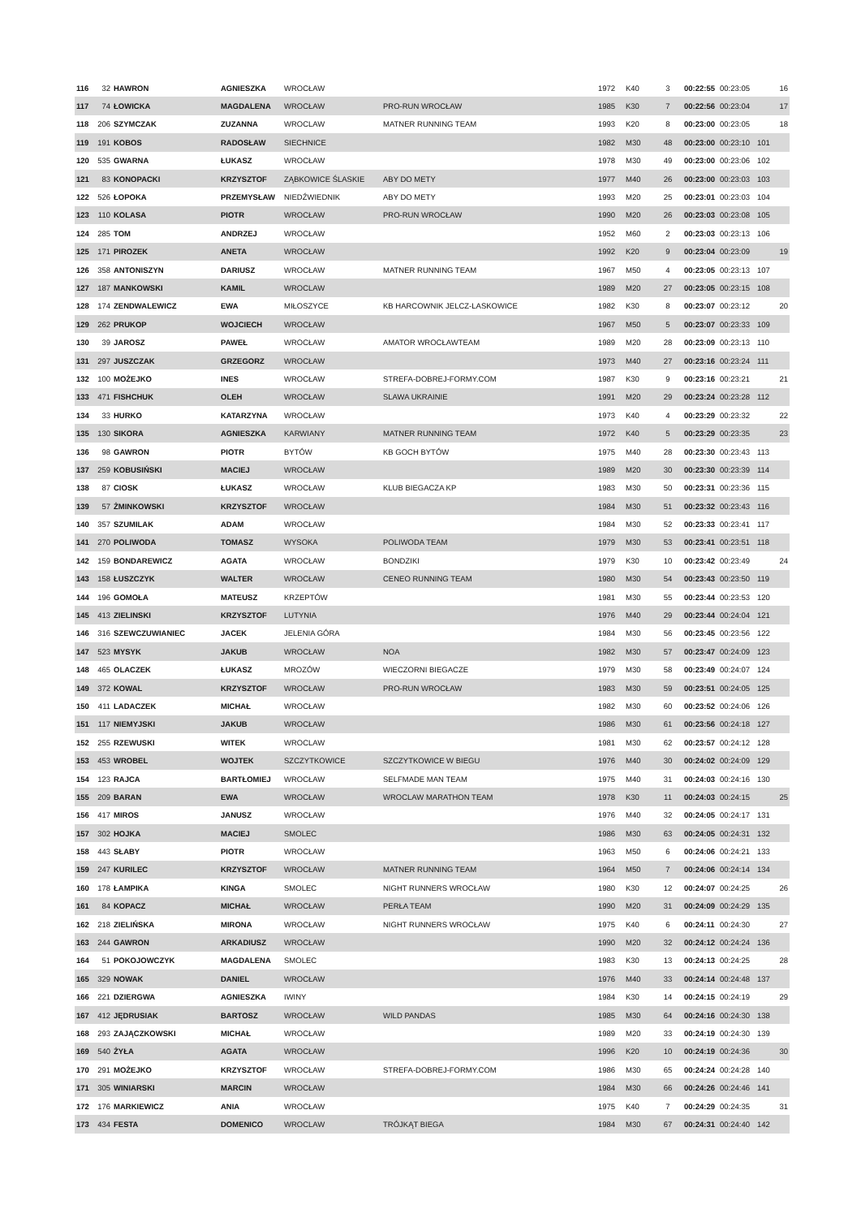| 116 | 32 | HAWRON | AGNIESZKA | WROCŁAW | | 1972 | K40 | 3 | 00:22:55 | 00:23:05 | | 16 |
| 117 | 74 | ŁOWICKA | MAGDALENA | WROCŁAW | PRO-RUN WROCŁAW | 1985 | K30 | 7 | 00:22:56 | 00:23:04 | | 17 |
| 118 | 206 | SZYMCZAK | ZUZANNA | WROCLAW | MATNER RUNNING TEAM | 1993 | K20 | 8 | 00:23:00 | 00:23:05 | | 18 |
| 119 | 191 | KOBOS | RADOSŁAW | SIECHNICE | | 1982 | M30 | 48 | 00:23:00 | 00:23:10 | 101 | |
| 120 | 535 | GWARNA | ŁUKASZ | WROCŁAW | | 1978 | M30 | 49 | 00:23:00 | 00:23:06 | 102 | |
| 121 | 83 | KONOPACKI | KRZYSZTOF | ZĄBKOWICE ŚLASKIE | ABY DO METY | 1977 | M40 | 26 | 00:23:00 | 00:23:03 | 103 | |
| 122 | 526 | ŁOPOKA | PRZEMYSŁAW | NIEDŹWIEDNIK | ABY DO METY | 1993 | M20 | 25 | 00:23:01 | 00:23:03 | 104 | |
| 123 | 110 | KOLASA | PIOTR | WROCŁAW | PRO-RUN WROCŁAW | 1990 | M20 | 26 | 00:23:03 | 00:23:08 | 105 | |
| 124 | 285 | TOM | ANDRZEJ | WROCŁAW | | 1952 | M60 | 2 | 00:23:03 | 00:23:13 | 106 | |
| 125 | 171 | PIROZEK | ANETA | WROCŁAW | | 1992 | K20 | 9 | 00:23:04 | 00:23:09 | | 19 |
| 126 | 358 | ANTONISZYN | DARIUSZ | WROCŁAW | MATNER RUNNING TEAM | 1967 | M50 | 4 | 00:23:05 | 00:23:13 | 107 | |
| 127 | 187 | MANKOWSKI | KAMIL | WROCLAW | | 1989 | M20 | 27 | 00:23:05 | 00:23:15 | 108 | |
| 128 | 174 | ZENDWALEWICZ | EWA | MIŁOSZYCE | KB HARCOWNIK JELCZ-LASKOWICE | 1982 | K30 | 8 | 00:23:07 | 00:23:12 | | 20 |
| 129 | 262 | PRUKOP | WOJCIECH | WROCŁAW | | 1967 | M50 | 5 | 00:23:07 | 00:23:33 | 109 | |
| 130 | 39 | JAROSZ | PAWEŁ | WROCŁAW | AMATOR WROCŁAWTEAM | 1989 | M20 | 28 | 00:23:09 | 00:23:13 | 110 | |
| 131 | 297 | JUSZCZAK | GRZEGORZ | WROCŁAW | | 1973 | M40 | 27 | 00:23:16 | 00:23:24 | 111 | |
| 132 | 100 | MOŻEJKO | INES | WROCŁAW | STREFA-DOBREJ-FORMY.COM | 1987 | K30 | 9 | 00:23:16 | 00:23:21 | | 21 |
| 133 | 471 | FISHCHUK | OLEH | WROCŁAW | SLAWA UKRAINIE | 1991 | M20 | 29 | 00:23:24 | 00:23:28 | 112 | |
| 134 | 33 | HURKO | KATARZYNA | WROCŁAW | | 1973 | K40 | 4 | 00:23:29 | 00:23:32 | | 22 |
| 135 | 130 | SIKORA | AGNIESZKA | KARWIANY | MATNER RUNNING TEAM | 1972 | K40 | 5 | 00:23:29 | 00:23:35 | | 23 |
| 136 | 98 | GAWRON | PIOTR | BYTÓW | KB GOCH BYTÓW | 1975 | M40 | 28 | 00:23:30 | 00:23:43 | 113 | |
| 137 | 259 | KOBUSIŃSKI | MACIEJ | WROCŁAW | | 1989 | M20 | 30 | 00:23:30 | 00:23:39 | 114 | |
| 138 | 87 | CIOSK | ŁUKASZ | WROCŁAW | KLUB BIEGACZA KP | 1983 | M30 | 50 | 00:23:31 | 00:23:36 | 115 | |
| 139 | 57 | ŻMINKOWSKI | KRZYSZTOF | WROCŁAW | | 1984 | M30 | 51 | 00:23:32 | 00:23:43 | 116 | |
| 140 | 357 | SZUMILAK | ADAM | WROCŁAW | | 1984 | M30 | 52 | 00:23:33 | 00:23:41 | 117 | |
| 141 | 270 | POLIWODA | TOMASZ | WYSOKA | POLIWODA TEAM | 1979 | M30 | 53 | 00:23:41 | 00:23:51 | 118 | |
| 142 | 159 | BONDAREWICZ | AGATA | WROCŁAW | BONDZIKI | 1979 | K30 | 10 | 00:23:42 | 00:23:49 | | 24 |
| 143 | 158 | ŁUSZCZYK | WALTER | WROCŁAW | CENEO RUNNING TEAM | 1980 | M30 | 54 | 00:23:43 | 00:23:50 | 119 | |
| 144 | 196 | GOMOŁA | MATEUSZ | KRZEPTÓW | | 1981 | M30 | 55 | 00:23:44 | 00:23:53 | 120 | |
| 145 | 413 | ZIELINSKI | KRZYSZTOF | LUTYNIA | | 1976 | M40 | 29 | 00:23:44 | 00:24:04 | 121 | |
| 146 | 316 | SZEWCZUWIANIEC | JACEK | JELENIA GÓRA | | 1984 | M30 | 56 | 00:23:45 | 00:23:56 | 122 | |
| 147 | 523 | MYSYK | JAKUB | WROCŁAW | NOA | 1982 | M30 | 57 | 00:23:47 | 00:24:09 | 123 | |
| 148 | 465 | OLACZEK | ŁUKASZ | MROZÓW | WIECZORNI BIEGACZE | 1979 | M30 | 58 | 00:23:49 | 00:24:07 | 124 | |
| 149 | 372 | KOWAL | KRZYSZTOF | WROCŁAW | PRO-RUN WROCŁAW | 1983 | M30 | 59 | 00:23:51 | 00:24:05 | 125 | |
| 150 | 411 | LADACZEK | MICHAŁ | WROCŁAW | | 1982 | M30 | 60 | 00:23:52 | 00:24:06 | 126 | |
| 151 | 117 | NIEMYJSKI | JAKUB | WROCŁAW | | 1986 | M30 | 61 | 00:23:56 | 00:24:18 | 127 | |
| 152 | 255 | RZEWUSKI | WITEK | WROCLAW | | 1981 | M30 | 62 | 00:23:57 | 00:24:12 | 128 | |
| 153 | 453 | WROBEL | WOJTEK | SZCZYTKOWICE | SZCZYTKOWICE W BIEGU | 1976 | M40 | 30 | 00:24:02 | 00:24:09 | 129 | |
| 154 | 123 | RAJCA | BARTŁOMIEJ | WROCŁAW | SELFMADE MAN TEAM | 1975 | M40 | 31 | 00:24:03 | 00:24:16 | 130 | |
| 155 | 209 | BARAN | EWA | WROCŁAW | WROCLAW MARATHON TEAM | 1978 | K30 | 11 | 00:24:03 | 00:24:15 | | 25 |
| 156 | 417 | MIROS | JANUSZ | WROCŁAW | | 1976 | M40 | 32 | 00:24:05 | 00:24:17 | 131 | |
| 157 | 302 | HOJKA | MACIEJ | SMOLEC | | 1986 | M30 | 63 | 00:24:05 | 00:24:31 | 132 | |
| 158 | 443 | SŁABY | PIOTR | WROCŁAW | | 1963 | M50 | 6 | 00:24:06 | 00:24:21 | 133 | |
| 159 | 247 | KURILEC | KRZYSZTOF | WROCŁAW | MATNER RUNNING TEAM | 1964 | M50 | 7 | 00:24:06 | 00:24:14 | 134 | |
| 160 | 178 | ŁAMPIKA | KINGA | SMOLEC | NIGHT RUNNERS WROCŁAW | 1980 | K30 | 12 | 00:24:07 | 00:24:25 | | 26 |
| 161 | 84 | KOPACZ | MICHAŁ | WROCŁAW | PERŁA TEAM | 1990 | M20 | 31 | 00:24:09 | 00:24:29 | 135 | |
| 162 | 218 | ZIELIŃSKA | MIRONA | WROCŁAW | NIGHT RUNNERS WROCŁAW | 1975 | K40 | 6 | 00:24:11 | 00:24:30 | | 27 |
| 163 | 244 | GAWRON | ARKADIUSZ | WROCŁAW | | 1990 | M20 | 32 | 00:24:12 | 00:24:24 | 136 | |
| 164 | 51 | POKOJOWCZYK | MAGDALENA | SMOLEC | | 1983 | K30 | 13 | 00:24:13 | 00:24:25 | | 28 |
| 165 | 329 | NOWAK | DANIEL | WROCŁAW | | 1976 | M40 | 33 | 00:24:14 | 00:24:48 | 137 | |
| 166 | 221 | DZIERGWA | AGNIESZKA | IWINY | | 1984 | K30 | 14 | 00:24:15 | 00:24:19 | | 29 |
| 167 | 412 | JĘDRUSIAK | BARTOSZ | WROCŁAW | WILD PANDAS | 1985 | M30 | 64 | 00:24:16 | 00:24:30 | 138 | |
| 168 | 293 | ZAJĄCZKOWSKI | MICHAŁ | WROCŁAW | | 1989 | M20 | 33 | 00:24:19 | 00:24:30 | 139 | |
| 169 | 540 | ŻYŁA | AGATA | WROCŁAW | | 1996 | K20 | 10 | 00:24:19 | 00:24:36 | | 30 |
| 170 | 291 | MOŻEJKO | KRZYSZTOF | WROCŁAW | STREFA-DOBREJ-FORMY.COM | 1986 | M30 | 65 | 00:24:24 | 00:24:28 | 140 | |
| 171 | 305 | WINIARSKI | MARCIN | WROCŁAW | | 1984 | M30 | 66 | 00:24:26 | 00:24:46 | 141 | |
| 172 | 176 | MARKIEWICZ | ANIA | WROCŁAW | | 1975 | K40 | 7 | 00:24:29 | 00:24:35 | | 31 |
| 173 | 434 | FESTA | DOMENICO | WROCLAW | TRÓJKĄT BIEGA | 1984 | M30 | 67 | 00:24:31 | 00:24:40 | 142 | |